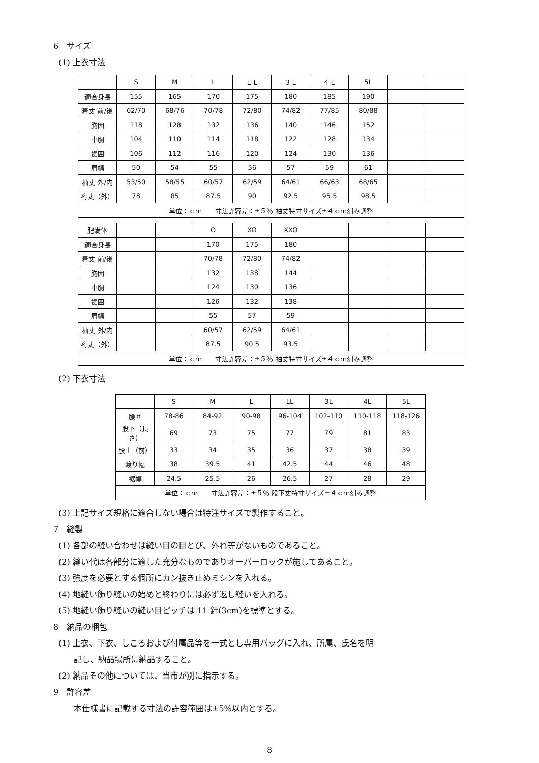6　サイズ
(1) 上衣寸法
| | S | M | L | ＬＬ | ３Ｌ | ４Ｌ | 5L | | |
| 適合身長 | 155 | 165 | 170 | 175 | 180 | 185 | 190 | | |
| 着丈 前/後 | 62/70 | 68/76 | 70/78 | 72/80 | 74/82 | 77/85 | 80/88 | | |
| 胸囲 | 118 | 128 | 132 | 136 | 140 | 146 | 152 | | |
| 中胴 | 104 | 110 | 114 | 118 | 122 | 128 | 134 | | |
| 裾囲 | 106 | 112 | 116 | 120 | 124 | 130 | 136 | | |
| 肩幅 | 50 | 54 | 55 | 56 | 57 | 59 | 61 | | |
| 袖丈 外/内 | 53/50 | 58/55 | 60/57 | 62/59 | 64/61 | 66/63 | 68/65 | | |
| 裄丈（外） | 78 | 85 | 87.5 | 90 | 92.5 | 95.5 | 98.5 | | |
| 単位：ｃｍ 寸法許容差：±５％ 袖丈特寸サイズ±４ｃｍ刻み調整 | | | | | | | | | |
| 肥満体 | | | O | XO | XXO | | | | |
| 適合身長 | | | 170 | 175 | 180 | | | | |
| 着丈 前/後 | | | 70/78 | 72/80 | 74/82 | | | | |
| 胸囲 | | | 132 | 138 | 144 | | | | |
| 中胴 | | | 124 | 130 | 136 | | | | |
| 裾囲 | | | 126 | 132 | 138 | | | | |
| 肩幅 | | | 55 | 57 | 59 | | | | |
| 袖丈 外/内 | | | 60/57 | 62/59 | 64/61 | | | | |
| 裄丈（外） | | | 87.5 | 90.5 | 93.5 | | | | |
| 単位：ｃｍ 寸法許容差：±５％ 袖丈特寸サイズ±４ｃｍ刻み調整 | | | | | | | | | |
(2) 下衣寸法
| | S | M | L | LL | 3L | 4L | 5L |
| 腰囲 | 78-86 | 84-92 | 90-98 | 96-104 | 102-110 | 110-118 | 118-126 |
| 股下（長さ） | 69 | 73 | 75 | 77 | 79 | 81 | 83 |
| 股上（前） | 33 | 34 | 35 | 36 | 37 | 38 | 39 |
| 渡り幅 | 38 | 39.5 | 41 | 42.5 | 44 | 46 | 48 |
| 裾幅 | 24.5 | 25.5 | 26 | 26.5 | 27 | 28 | 29 |
| 単位：ｃｍ 寸法許容差：±５％ 股下丈特寸サイズ±４ｃｍ刻み調整 | | | | | | | |
(3) 上記サイズ規格に適合しない場合は特注サイズで製作すること。
7　縫製
(1) 各部の縫い合わせは縫い目の目とび、外れ等がないものであること。
(2) 縫い代は各部分に適した充分なものでありオーバーロックが施してあること。
(3) 強度を必要とする個所にカン抜き止めミシンを入れる。
(4) 地縫い飾り縫いの始めと終わりには必ず返し縫いを入れる。
(5) 地縫い飾り縫いの縫い目ピッチは 11 針(3cm)を標準とする。
8　納品の梱包
(1) 上衣、下衣、しころおよび付属品等を一式とし専用バッグに入れ、所属、氏名を明
記し、納品場所に納品すること。
(2) 納品その他については、当市が別に指示する。
9　許容差
本仕様書に記載する寸法の許容範囲は±5%以内とする。
8